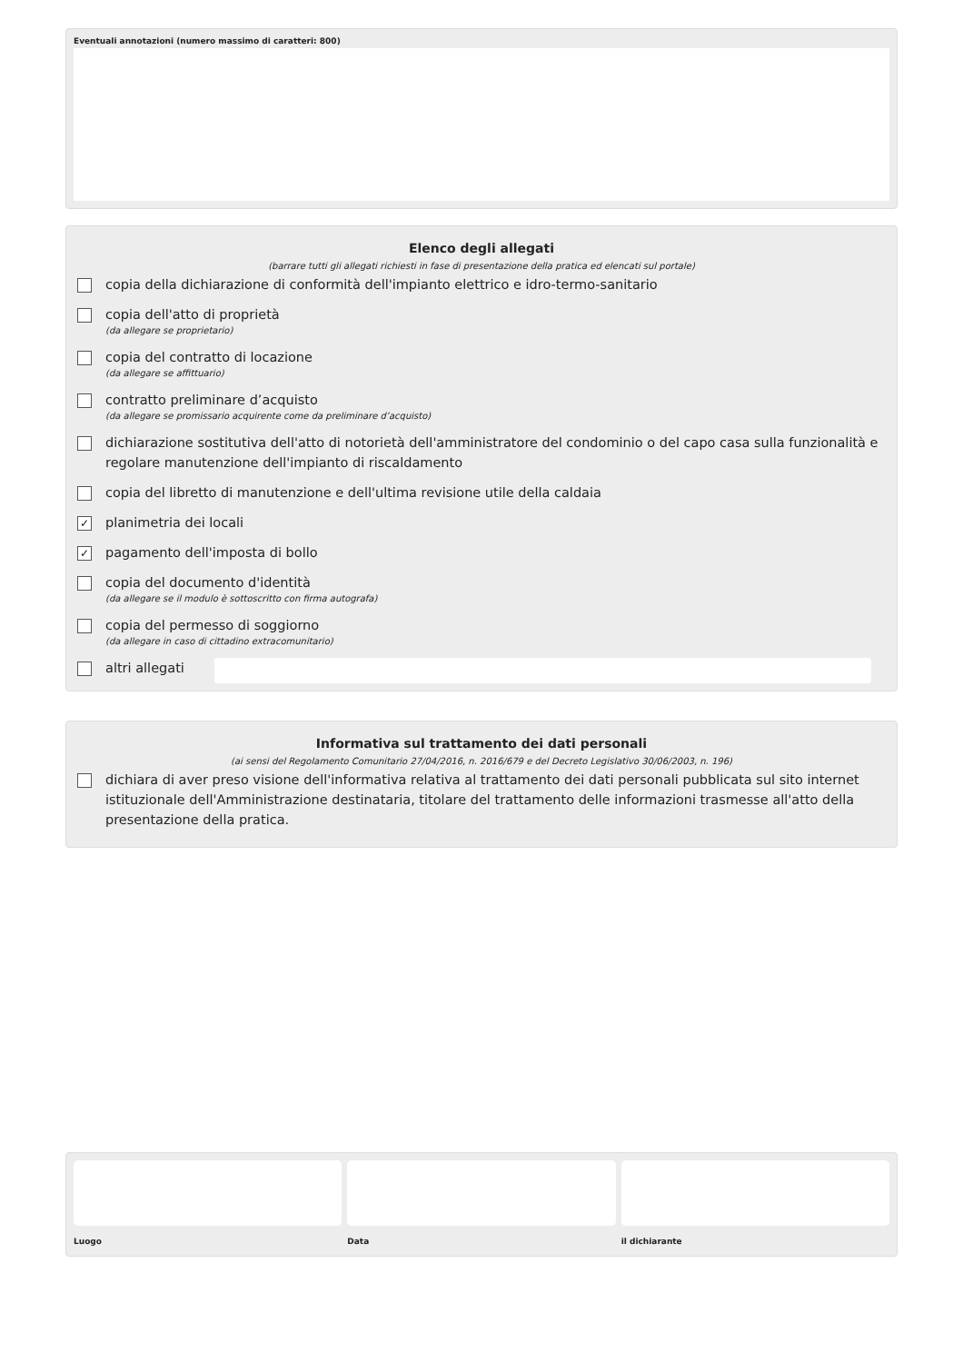Eventuali annotazioni (numero massimo di caratteri: 800)
Elenco degli allegati
(barrare tutti gli allegati richiesti in fase di presentazione della pratica ed elencati sul portale)
copia della dichiarazione di conformità dell'impianto elettrico e idro-termo-sanitario
copia dell'atto di proprietà
(da allegare se proprietario)
copia del contratto di locazione
(da allegare se affittuario)
contratto preliminare d’acquisto
(da allegare se promissario acquirente come da preliminare d’acquisto)
dichiarazione sostitutiva dell'atto di notorietà dell'amministratore del condominio o del capo casa sulla funzionalità e regolare manutenzione dell'impianto di riscaldamento
copia del libretto di manutenzione e dell'ultima revisione utile della caldaia
✓
planimetria dei locali
✓
pagamento dell'imposta di bollo
copia del documento d'identità
(da allegare se il modulo è sottoscritto con firma autografa)
copia del permesso di soggiorno
(da allegare in caso di cittadino extracomunitario)
altri allegati
Informativa sul trattamento dei dati personali
(ai sensi del Regolamento Comunitario 27/04/2016, n. 2016/679 e del Decreto Legislativo 30/06/2003, n. 196)
dichiara di aver preso visione dell'informativa relativa al trattamento dei dati personali pubblicata sul sito internet istituzionale dell'Amministrazione destinataria, titolare del trattamento delle informazioni trasmesse all'atto della presentazione della pratica.
Luogo Data il dichiarante